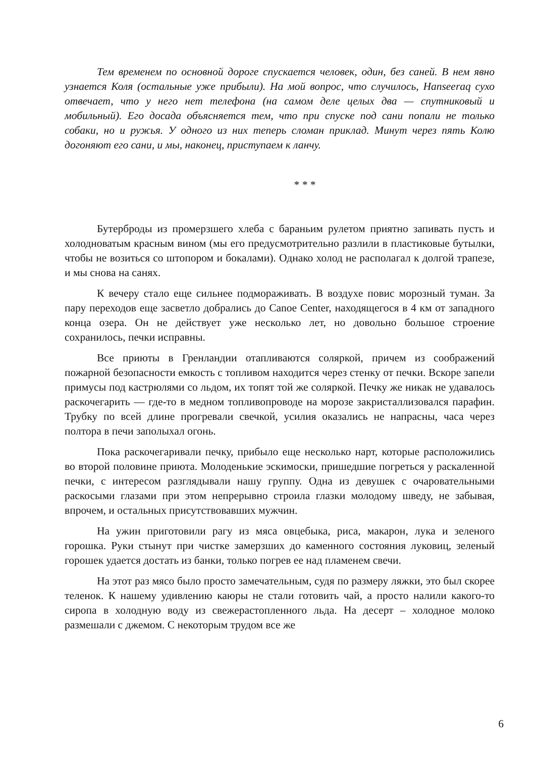Тем временем по основной дороге спускается человек, один, без саней. В нем явно узнается Коля (остальные уже прибыли). На мой вопрос, что случилось, Hanseeraq сухо отвечает, что у него нет телефона (на самом деле целых два — спутниковый и мобильный). Его досада объясняется тем, что при спуске под сани попали не только собаки, но и ружья. У одного из них теперь сломан приклад. Минут через пять Колю догоняют его сани, и мы, наконец, приступаем к ланчу.
* * *
Бутерброды из промерзшего хлеба с бараньим рулетом приятно запивать пусть и холодноватым красным вином (мы его предусмотрительно разлили в пластиковые бутылки, чтобы не возиться со штопором и бокалами). Однако холод не располагал к долгой трапезе, и мы снова на санях.
К вечеру стало еще сильнее подмораживать. В воздухе повис морозный туман. За пару переходов еще засветло добрались до Canoe Center, находящегося в 4 км от западного конца озера. Он не действует уже несколько лет, но довольно большое строение сохранилось, печки исправны.
Все приюты в Гренландии отапливаются соляркой, причем из соображений пожарной безопасности емкость с топливом находится через стенку от печки. Вскоре запели примусы под кастрюлями со льдом, их топят той же соляркой. Печку же никак не удавалось раскочегарить — где-то в медном топливопроводе на морозе закристаллизовался парафин. Трубку по всей длине прогревали свечкой, усилия оказались не напрасны, часа через полтора в печи заполыхал огонь.
Пока раскочегаривали печку, прибыло еще несколько нарт, которые расположились во второй половине приюта. Молоденькие эскимоски, пришедшие погреться у раскаленной печки, с интересом разглядывали нашу группу. Одна из девушек с очаровательными раскосыми глазами при этом непрерывно строила глазки молодому шведу, не забывая, впрочем, и остальных присутствовавших мужчин.
На ужин приготовили рагу из мяса овцебыка, риса, макарон, лука и зеленого горошка. Руки стынут при чистке замерзших до каменного состояния луковиц, зеленый горошек удается достать из банки, только погрев ее над пламенем свечи.
На этот раз мясо было просто замечательным, судя по размеру ляжки, это был скорее теленок. К нашему удивлению каюры не стали готовить чай, а просто налили какого-то сиропа в холодную воду из свежерастопленного льда. На десерт – холодное молоко размешали с джемом. С некоторым трудом все же
6